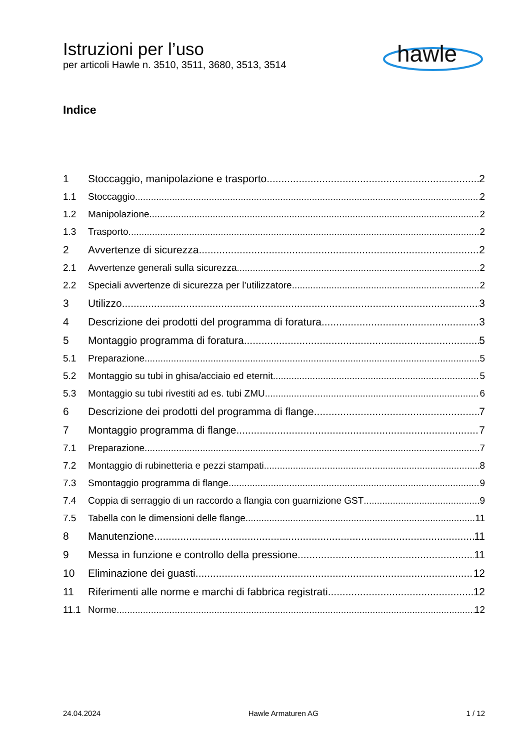Istruzioni per l’uso
per articoli Hawle n. 3510, 3511, 3680, 3513, 3514
hawle
Indice
1 Stoccaggio, manipolazione e trasporto 2
1.1 Stoccaggio 2
1.2 Manipolazione 2
1.3 Trasporto 2
2 Avvertenze di sicurezza 2
2.1 Avvertenze generali sulla sicurezza 2
2.2 Speciali avvertenze di sicurezza per l’utilizzatore 2
3 Utilizzo 3
4 Descrizione dei prodotti del programma di foratura 3
5 Montaggio programma di foratura 5
5.1 Preparazione 5
5.2 Montaggio su tubi in ghisa/acciaio ed eternit 5
5.3 Montaggio su tubi rivestiti ad es. tubi ZMU 6
6 Descrizione dei prodotti del programma di flange 7
7 Montaggio programma di flange 7
7.1 Preparazione 7
7.2 Montaggio di rubinetteria e pezzi stampati 8
7.3 Smontaggio programma di flange 9
7.4 Coppia di serraggio di un raccordo a flangia con guarnizione GST 9
7.5 Tabella con le dimensioni delle flange 11
8 Manutenzione 11
9 Messa in funzione e controllo della pressione 11
10 Eliminazione dei guasti 12
11 Riferimenti alle norme e marchi di fabbrica registrati 12
11.1 Norme 12
24.04.2024 Hawle Armaturen AG 1 / 12